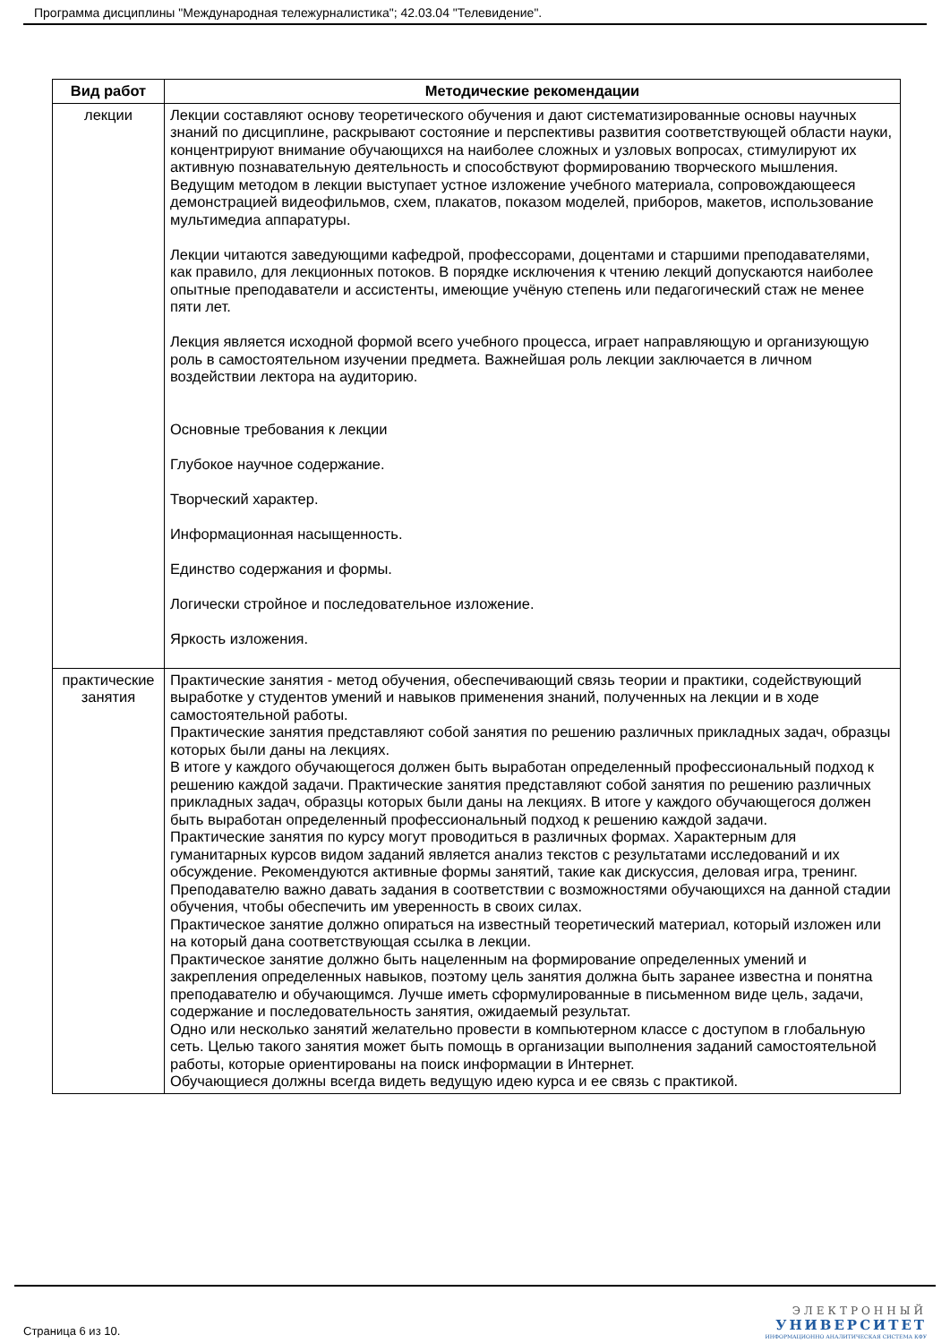Программа дисциплины "Международная тележурналистика"; 42.03.04 "Телевидение".
| Вид работ | Методические рекомендации |
| --- | --- |
| лекции | Лекции составляют основу теоретического обучения и дают систематизированные основы научных знаний по дисциплине, раскрывают состояние и перспективы развития соответствующей области науки, концентрируют внимание обучающихся на наиболее сложных и узловых вопросах, стимулируют их активную познавательную деятельность и способствуют формированию творческого мышления. Ведущим методом в лекции выступает устное изложение учебного материала, сопровождающееся демонстрацией видеофильмов, схем, плакатов, показом моделей, приборов, макетов, использование мультимедиа аппаратуры. Лекции читаются заведующими кафедрой, профессорами, доцентами и старшими преподавателями, как правило, для лекционных потоков. В порядке исключения к чтению лекций допускаются наиболее опытные преподаватели и ассистенты, имеющие учёную степень или педагогический стаж не менее пяти лет. Лекция является исходной формой всего учебного процесса, играет направляющую и организующую роль в самостоятельном изучении предмета. Важнейшая роль лекции заключается в личном воздействии лектора на аудиторию. Основные требования к лекции Глубокое научное содержание. Творческий характер. Информационная насыщенность. Единство содержания и формы. Логически стройное и последовательное изложение. Яркость изложения. |
| практические занятия | Практические занятия - метод обучения, обеспечивающий связь теории и практики, содействующий выработке у студентов умений и навыков применения знаний, полученных на лекции и в ходе самостоятельной работы. Практические занятия представляют собой занятия по решению различных прикладных задач, образцы которых были даны на лекциях. В итоге у каждого обучающегося должен быть выработан определенный профессиональный подход к решению каждой задачи. Практические занятия представляют собой занятия по решению различных прикладных задач, образцы которых были даны на лекциях. В итоге у каждого обучающегося должен быть выработан определенный профессиональный подход к решению каждой задачи. Практические занятия по курсу могут проводиться в различных формах. Характерным для гуманитарных курсов видом заданий является анализ текстов с результатами исследований и их обсуждение. Рекомендуются активные формы занятий, такие как дискуссия, деловая игра, тренинг. Преподавателю важно давать задания в соответствии с возможностями обучающихся на данной стадии обучения, чтобы обеспечить им уверенность в своих силах. Практическое занятие должно опираться на известный теоретический материал, который изложен или на который дана соответствующая ссылка в лекции. Практическое занятие должно быть нацеленным на формирование определенных умений и закрепления определенных навыков, поэтому цель занятия должна быть заранее известна и понятна преподавателю и обучающимся. Лучше иметь сформулированные в письменном виде цель, задачи, содержание и последовательность занятия, ожидаемый результат. Одно или несколько занятий желательно провести в компьютерном классе с доступом в глобальную сеть. Целью такого занятия может быть помощь в организации выполнения заданий самостоятельной работы, которые ориентированы на поиск информации в Интернет. Обучающиеся должны всегда видеть ведущую идею курса и ее связь с практикой. |
Страница 6 из 10.
ЭЛЕКТРОННЫЙ
УНИВЕРСИТЕТ
ИНФОРМАЦИОННО АНАЛИТИЧЕСКАЯ СИСТЕМА КФУ